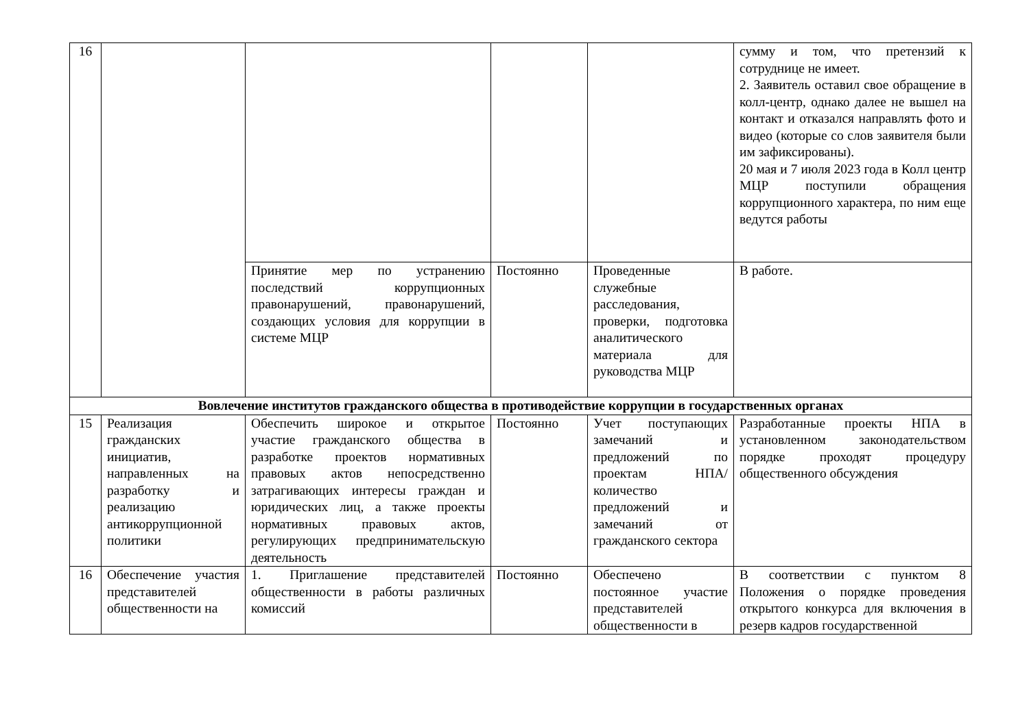| 16 | | | | | сумму и том, что претензий к сотруднице не имеет. 2. Заявитель оставил свое обращение в колл-центр, однако далее не вышел на контакт и отказался направлять фото и видео (которые со слов заявителя были им зафиксированы). 20 мая и 7 июля 2023 года в Колл центр МЦР поступили обращения коррупционного характера, по ним еще ведутся работы |
| | | Принятие мер по устранению последствий коррупционных правонарушений, правонарушений, создающих условия для коррупции в системе МЦР | Постоянно | Проведенные служебные расследования, проверки, подготовка аналитического материала для руководства МЦР | В работе. |
| Вовлечение институтов гражданского общества в противодействие коррупции в государственных органах | | | | | |
| 15 | Реализация гражданских инициатив, направленных на разработку и реализацию антикоррупционной политики | Обеспечить широкое и открытое участие гражданского общества в разработке проектов нормативных правовых актов непосредственно затрагивающих интересы граждан и юридических лиц, а также проекты нормативных правовых актов, регулирующих предпринимательскую деятельность | Постоянно | Учет поступающих замечаний и предложений по проектам НПА/количество предложений и замечаний от гражданского сектора | Разработанные проекты НПА в установленном законодательством порядке проходят процедуру общественного обсуждения |
| 16 | Обеспечение участия представителей общественности на | 1. Приглашение представителей общественности в работы различных комиссий | Постоянно | Обеспечено постоянное участие представителей общественности в | В соответствии с пунктом 8 Положения о порядке проведения открытого конкурса для включения в резерв кадров государственной |